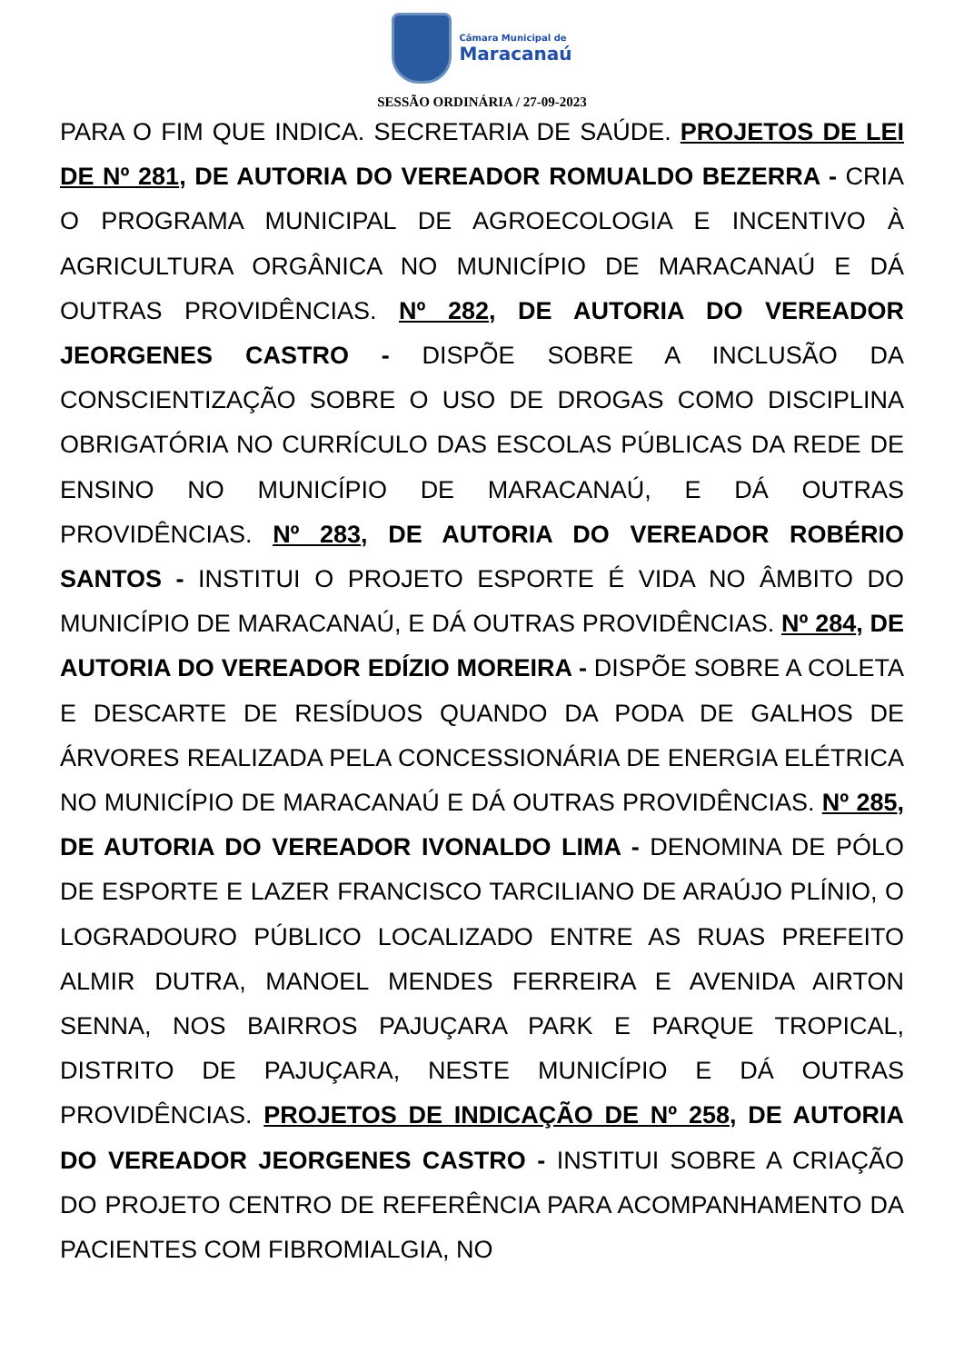Câmara Municipal de
Maracanaú
SESSÃO ORDINÁRIA / 27-09-2023
PARA O FIM QUE INDICA. SECRETARIA DE SAÚDE. PROJETOS DE LEI DE Nº 281, DE AUTORIA DO VEREADOR ROMUALDO BEZERRA - CRIA O PROGRAMA MUNICIPAL DE AGROECOLOGIA E INCENTIVO À AGRICULTURA ORGÂNICA NO MUNICÍPIO DE MARACANAÚ E DÁ OUTRAS PROVIDÊNCIAS. Nº 282, DE AUTORIA DO VEREADOR JEORGENES CASTRO - DISPÕE SOBRE A INCLUSÃO DA CONSCIENTIZAÇÃO SOBRE O USO DE DROGAS COMO DISCIPLINA OBRIGATÓRIA NO CURRÍCULO DAS ESCOLAS PÚBLICAS DA REDE DE ENSINO NO MUNICÍPIO DE MARACANAÚ, E DÁ OUTRAS PROVIDÊNCIAS. Nº 283, DE AUTORIA DO VEREADOR ROBÉRIO SANTOS - INSTITUI O PROJETO ESPORTE É VIDA NO ÂMBITO DO MUNICÍPIO DE MARACANAÚ, E DÁ OUTRAS PROVIDÊNCIAS. Nº 284, DE AUTORIA DO VEREADOR EDÍZIO MOREIRA - DISPÕE SOBRE A COLETA E DESCARTE DE RESÍDUOS QUANDO DA PODA DE GALHOS DE ÁRVORES REALIZADA PELA CONCESSIONÁRIA DE ENERGIA ELÉTRICA NO MUNICÍPIO DE MARACANAÚ E DÁ OUTRAS PROVIDÊNCIAS. Nº 285, DE AUTORIA DO VEREADOR IVONALDO LIMA - DENOMINA DE PÓLO DE ESPORTE E LAZER FRANCISCO TARCILIANO DE ARAÚJO PLÍNIO, O LOGRADOURO PÚBLICO LOCALIZADO ENTRE AS RUAS PREFEITO ALMIR DUTRA, MANOEL MENDES FERREIRA E AVENIDA AIRTON SENNA, NOS BAIRROS PAJUÇARA PARK E PARQUE TROPICAL, DISTRITO DE PAJUÇARA, NESTE MUNICÍPIO E DÁ OUTRAS PROVIDÊNCIAS. PROJETOS DE INDICAÇÃO DE Nº 258, DE AUTORIA DO VEREADOR JEORGENES CASTRO - INSTITUI SOBRE A CRIAÇÃO DO PROJETO CENTRO DE REFERÊNCIA PARA ACOMPANHAMENTO DA PACIENTES COM FIBROMIALGIA, NO